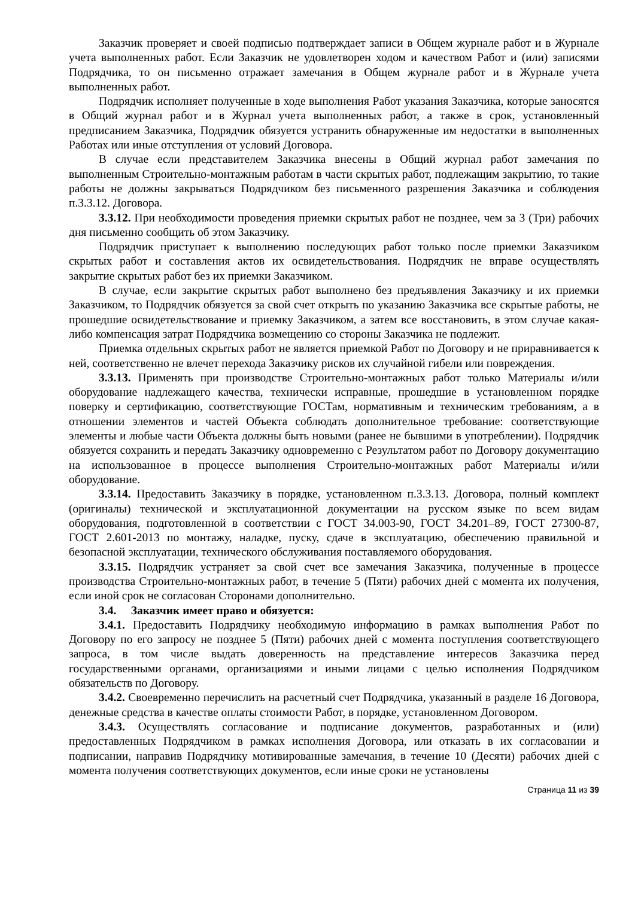Заказчик проверяет и своей подписью подтверждает записи в Общем журнале работ и в Журнале учета выполненных работ. Если Заказчик не удовлетворен ходом и качеством Работ и (или) записями Подрядчика, то он письменно отражает замечания в Общем журнале работ и в Журнале учета выполненных работ.
Подрядчик исполняет полученные в ходе выполнения Работ указания Заказчика, которые заносятся в Общий журнал работ и в Журнал учета выполненных работ, а также в срок, установленный предписанием Заказчика, Подрядчик обязуется устранить обнаруженные им недостатки в выполненных Работах или иные отступления от условий Договора.
В случае если представителем Заказчика внесены в Общий журнал работ замечания по выполненным Строительно-монтажным работам в части скрытых работ, подлежащим закрытию, то такие работы не должны закрываться Подрядчиком без письменного разрешения Заказчика и соблюдения п.3.3.12. Договора.
3.3.12. При необходимости проведения приемки скрытых работ не позднее, чем за 3 (Три) рабочих дня письменно сообщить об этом Заказчику.
Подрядчик приступает к выполнению последующих работ только после приемки Заказчиком скрытых работ и составления актов их освидетельствования. Подрядчик не вправе осуществлять закрытие скрытых работ без их приемки Заказчиком.
В случае, если закрытие скрытых работ выполнено без предъявления Заказчику и их приемки Заказчиком, то Подрядчик обязуется за свой счет открыть по указанию Заказчика все скрытые работы, не прошедшие освидетельствование и приемку Заказчиком, а затем все восстановить, в этом случае какая-либо компенсация затрат Подрядчика возмещению со стороны Заказчика не подлежит.
Приемка отдельных скрытых работ не является приемкой Работ по Договору и не приравнивается к ней, соответственно не влечет перехода Заказчику рисков их случайной гибели или повреждения.
3.3.13. Применять при производстве Строительно-монтажных работ только Материалы и/или оборудование надлежащего качества, технически исправные, прошедшие в установленном порядке поверку и сертификацию, соответствующие ГОСТам, нормативным и техническим требованиям, а в отношении элементов и частей Объекта соблюдать дополнительное требование: соответствующие элементы и любые части Объекта должны быть новыми (ранее не бывшими в употреблении). Подрядчик обязуется сохранить и передать Заказчику одновременно с Результатом работ по Договору документацию на использованное в процессе выполнения Строительно-монтажных работ Материалы и/или оборудование.
3.3.14. Предоставить Заказчику в порядке, установленном п.3.3.13. Договора, полный комплект (оригиналы) технической и эксплуатационной документации на русском языке по всем видам оборудования, подготовленной в соответствии с ГОСТ 34.003-90, ГОСТ 34.201–89, ГОСТ 27300-87, ГОСТ 2.601-2013 по монтажу, наладке, пуску, сдаче в эксплуатацию, обеспечению правильной и безопасной эксплуатации, технического обслуживания поставляемого оборудования.
3.3.15. Подрядчик устраняет за свой счет все замечания Заказчика, полученные в процессе производства Строительно-монтажных работ, в течение 5 (Пяти) рабочих дней с момента их получения, если иной срок не согласован Сторонами дополнительно.
3.4. Заказчик имеет право и обязуется:
3.4.1. Предоставить Подрядчику необходимую информацию в рамках выполнения Работ по Договору по его запросу не позднее 5 (Пяти) рабочих дней с момента поступления соответствующего запроса, в том числе выдать доверенность на представление интересов Заказчика перед государственными органами, организациями и иными лицами с целью исполнения Подрядчиком обязательств по Договору.
3.4.2. Своевременно перечислить на расчетный счет Подрядчика, указанный в разделе 16 Договора, денежные средства в качестве оплаты стоимости Работ, в порядке, установленном Договором.
3.4.3. Осуществлять согласование и подписание документов, разработанных и (или) предоставленных Подрядчиком в рамках исполнения Договора, или отказать в их согласовании и подписании, направив Подрядчику мотивированные замечания, в течение 10 (Десяти) рабочих дней с момента получения соответствующих документов, если иные сроки не установлены
Страница 11 из 39